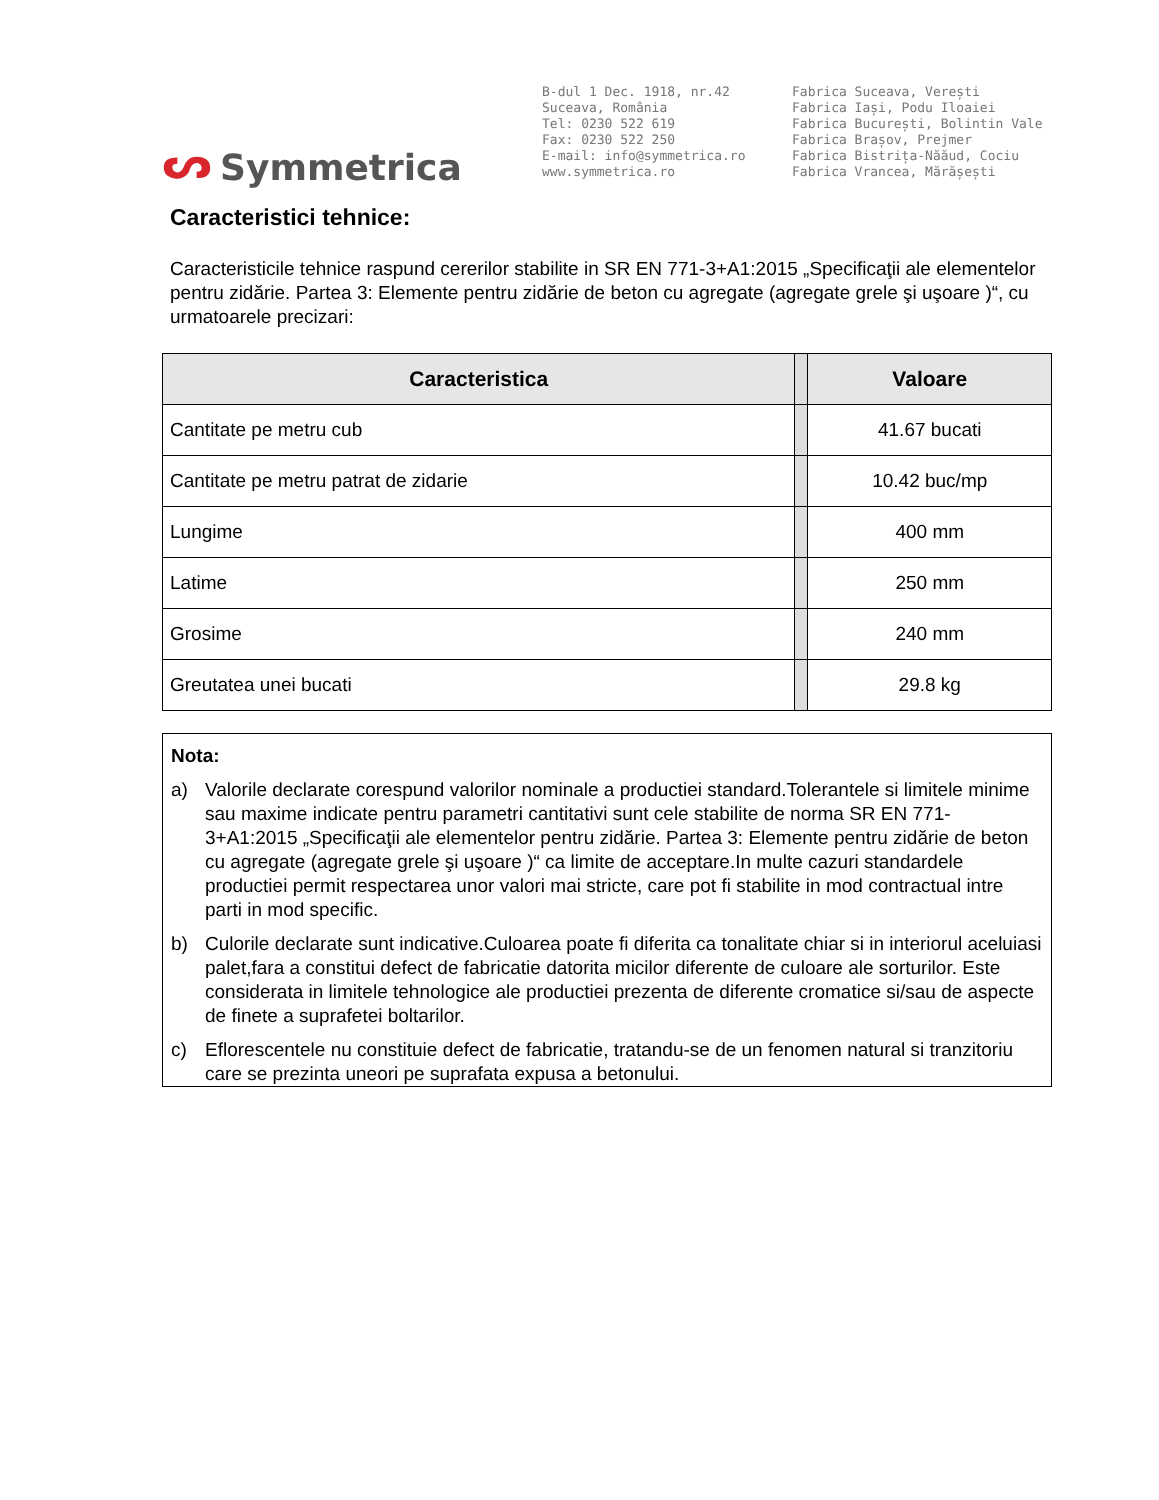ᔕ Symmetrica
B-dul 1 Dec. 1918, nr.42
Suceava, România
Tel: 0230 522 619
Fax: 0230 522 250
E-mail: info@symmetrica.ro
www.symmetrica.ro
Fabrica Suceava, Verești
Fabrica Iași, Podu Iloaiei
Fabrica București, Bolintin Vale
Fabrica Brașov, Prejmer
Fabrica Bistrița-Năăud, Cociu
Fabrica Vrancea, Mărășești
Caracteristici tehnice:
Caracteristicile tehnice raspund cererilor stabilite in SR EN 771-3+A1:2015 „Specificaţii ale elementelor pentru zidărie. Partea 3: Elemente pentru zidărie de beton cu agregate (agregate grele şi uşoare )“, cu urmatoarele precizari:
| Caracteristica | | Valoare |
| Cantitate pe metru cub | | 41.67 bucati |
| Cantitate pe metru patrat de zidarie | | 10.42 buc/mp |
| Lungime | | 400 mm |
| Latime | | 250 mm |
| Grosime | | 240 mm |
| Greutatea unei bucati | | 29.8 kg |
Nota:
a) Valorile declarate corespund valorilor nominale a productiei standard.Tolerantele si limitele minime sau maxime indicate pentru parametri cantitativi sunt cele stabilite de norma SR EN 771-3+A1:2015 „Specificaţii ale elementelor pentru zidărie. Partea 3: Elemente pentru zidărie de beton cu agregate (agregate grele şi uşoare )“ ca limite de acceptare.In multe cazuri standardele productiei permit respectarea unor valori mai stricte, care pot fi stabilite in mod contractual intre parti in mod specific.
b) Culorile declarate sunt indicative.Culoarea poate fi diferita ca tonalitate chiar si in interiorul aceluiasi palet,fara a constitui defect de fabricatie datorita micilor diferente de culoare ale sorturilor. Este considerata in limitele tehnologice ale productiei prezenta de diferente cromatice si/sau de aspecte de finete a suprafetei boltarilor.
c) Eflorescentele nu constituie defect de fabricatie, tratandu-se de un fenomen natural si tranzitoriu care se prezinta uneori pe suprafata expusa a betonului.